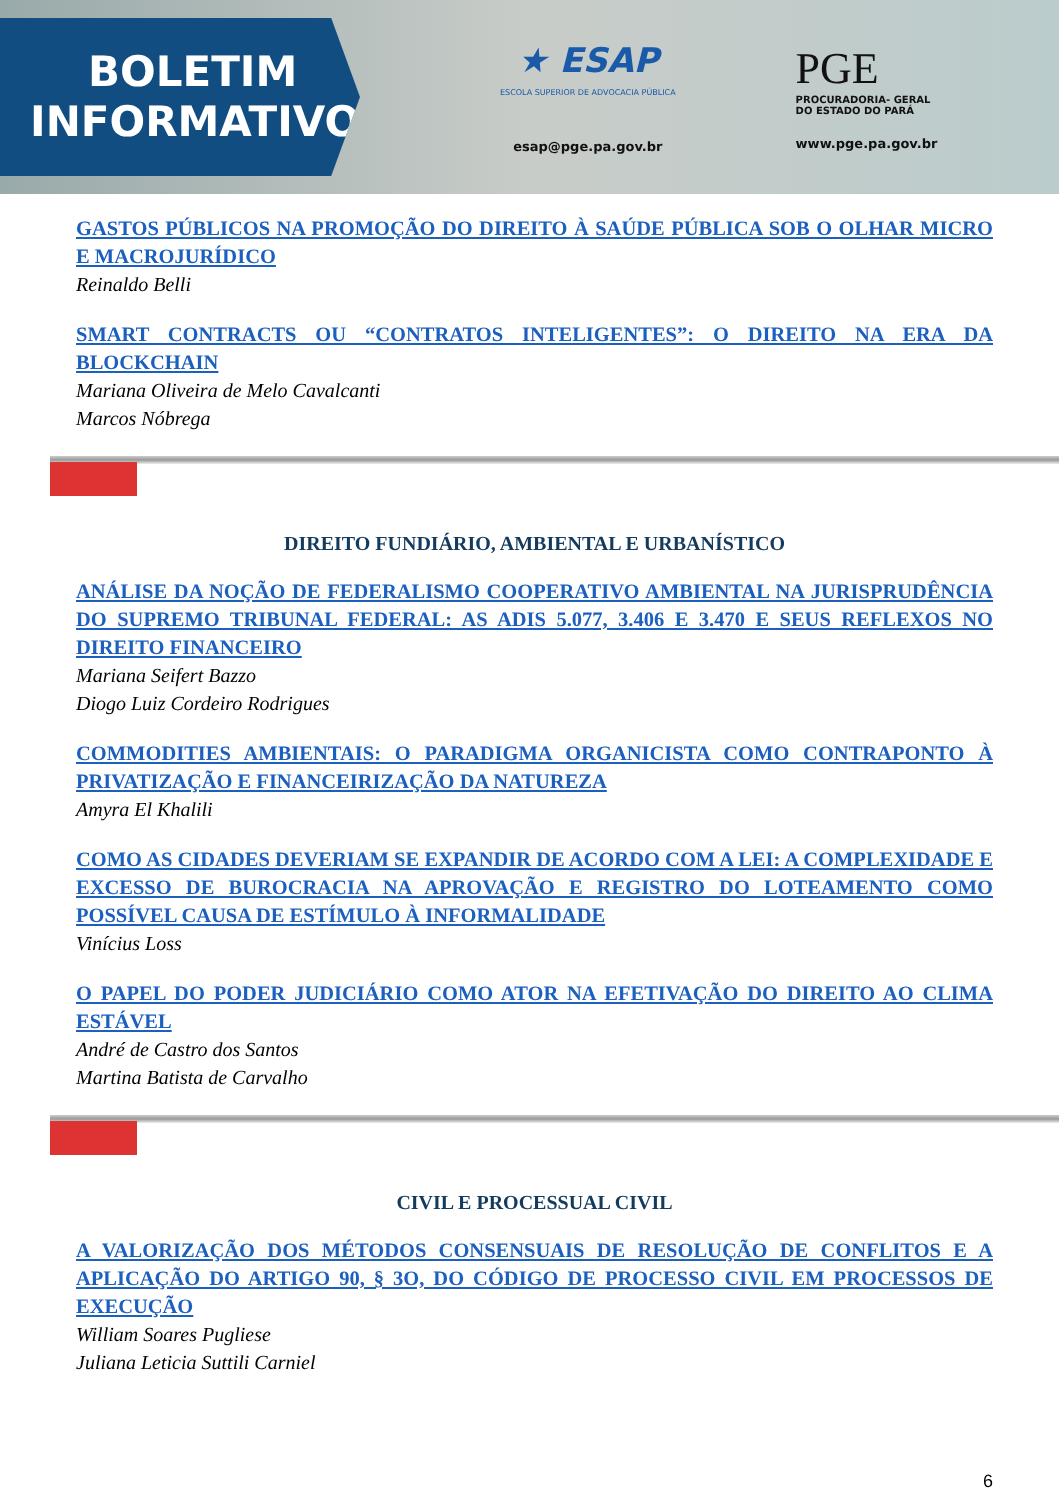BOLETIM
INFORMATIVO
★ ESAP
ESCOLA SUPERIOR DE ADVOCACIA PÚBLICA
esap@pge.pa.gov.br
PGE
PROCURADORIA- GERAL
DO ESTADO DO PARÁ
www.pge.pa.gov.br
GASTOS PÚBLICOS NA PROMOÇÃO DO DIREITO À SAÚDE PÚBLICA SOB O OLHAR MICRO E MACROJURÍDICO
Reinaldo Belli
SMART CONTRACTS OU “CONTRATOS INTELIGENTES”: O DIREITO NA ERA DA BLOCKCHAIN
Mariana Oliveira de Melo Cavalcanti
Marcos Nóbrega
DIREITO FUNDIÁRIO, AMBIENTAL E URBANÍSTICO
ANÁLISE DA NOÇÃO DE FEDERALISMO COOPERATIVO AMBIENTAL NA JURISPRUDÊNCIA DO SUPREMO TRIBUNAL FEDERAL: AS ADIS 5.077, 3.406 E 3.470 E SEUS REFLEXOS NO DIREITO FINANCEIRO
Mariana Seifert Bazzo
Diogo Luiz Cordeiro Rodrigues
COMMODITIES AMBIENTAIS: O PARADIGMA ORGANICISTA COMO CONTRAPONTO À PRIVATIZAÇÃO E FINANCEIRIZAÇÃO DA NATUREZA
Amyra El Khalili
COMO AS CIDADES DEVERIAM SE EXPANDIR DE ACORDO COM A LEI: A COMPLEXIDADE E EXCESSO DE BUROCRACIA NA APROVAÇÃO E REGISTRO DO LOTEAMENTO COMO POSSÍVEL CAUSA DE ESTÍMULO À INFORMALIDADE
Vinícius Loss
O PAPEL DO PODER JUDICIÁRIO COMO ATOR NA EFETIVAÇÃO DO DIREITO AO CLIMA ESTÁVEL
André de Castro dos Santos
Martina Batista de Carvalho
CIVIL E PROCESSUAL CIVIL
A VALORIZAÇÃO DOS MÉTODOS CONSENSUAIS DE RESOLUÇÃO DE CONFLITOS E A APLICAÇÃO DO ARTIGO 90, § 3O, DO CÓDIGO DE PROCESSO CIVIL EM PROCESSOS DE EXECUÇÃO
William Soares Pugliese
Juliana Leticia Suttili Carniel
6